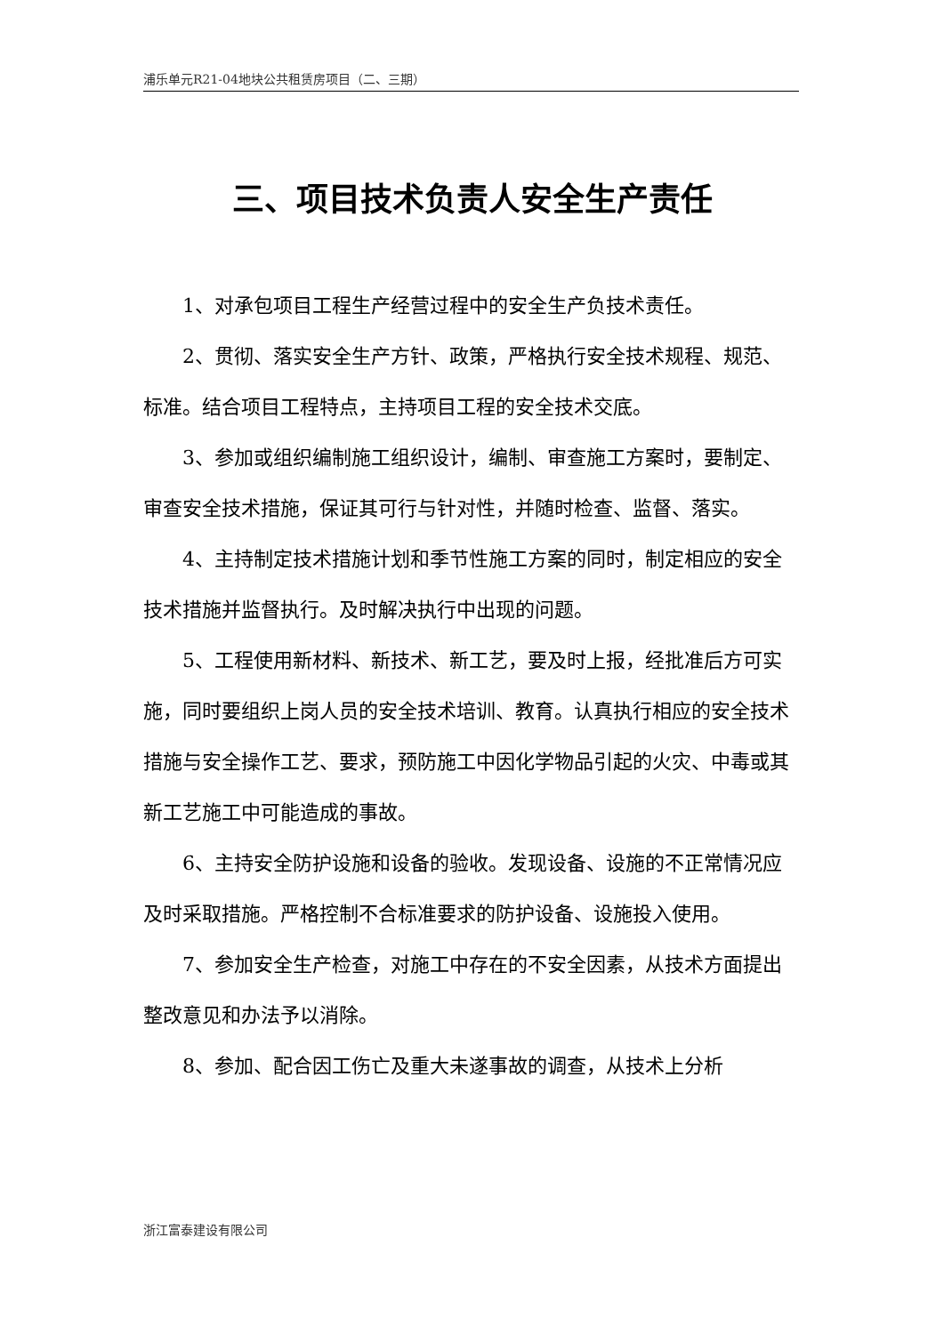浦乐单元R21-04地块公共租赁房项目（二、三期）
三、项目技术负责人安全生产责任
1、对承包项目工程生产经营过程中的安全生产负技术责任。
2、贯彻、落实安全生产方针、政策，严格执行安全技术规程、规范、标准。结合项目工程特点，主持项目工程的安全技术交底。
3、参加或组织编制施工组织设计，编制、审查施工方案时，要制定、审查安全技术措施，保证其可行与针对性，并随时检查、监督、落实。
4、主持制定技术措施计划和季节性施工方案的同时，制定相应的安全技术措施并监督执行。及时解决执行中出现的问题。
5、工程使用新材料、新技术、新工艺，要及时上报，经批准后方可实施，同时要组织上岗人员的安全技术培训、教育。认真执行相应的安全技术措施与安全操作工艺、要求，预防施工中因化学物品引起的火灾、中毒或其新工艺施工中可能造成的事故。
6、主持安全防护设施和设备的验收。发现设备、设施的不正常情况应及时采取措施。严格控制不合标准要求的防护设备、设施投入使用。
7、参加安全生产检查，对施工中存在的不安全因素，从技术方面提出整改意见和办法予以消除。
8、参加、配合因工伤亡及重大未遂事故的调查，从技术上分析
浙江富泰建设有限公司